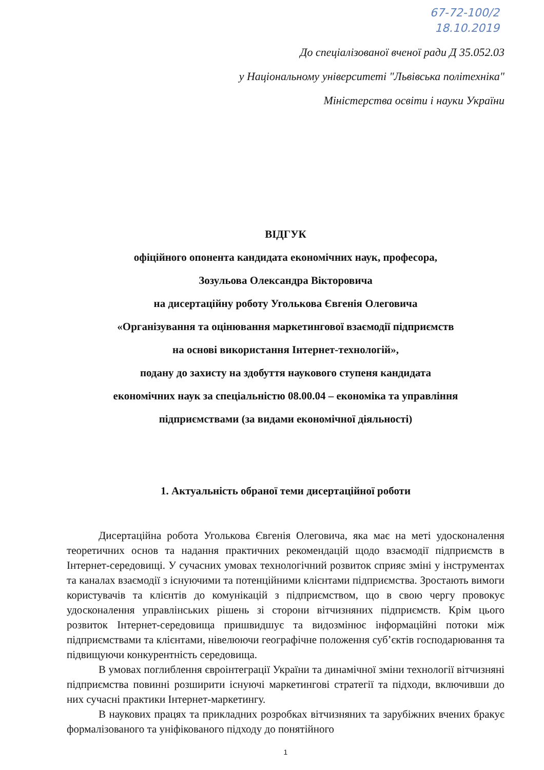67-72-100/2
18.10.2019
До спеціалізованої вченої ради Д 35.052.03
у Національному університеті "Львівська політехніка"
Міністерства освіти і науки України
ВІДГУК
офіційного опонента кандидата економічних наук, професора,
Зозульова Олександра Вікторовича
на дисертаційну роботу Уголькова Євгенія Олеговича
«Організування та оцінювання маркетингової взаємодії підприємств
на основі використання Інтернет-технологій»,
подану до захисту на здобуття наукового ступеня кандидата
економічних наук за спеціальністю 08.00.04 – економіка та управління
підприємствами (за видами економічної діяльності)
1. Актуальність обраної теми дисертаційної роботи
Дисертаційна робота Уголькова Євгенія Олеговича, яка має на меті удосконалення теоретичних основ та надання практичних рекомендацій щодо взаємодії підприємств в Інтернет-середовищі. У сучасних умовах технологічний розвиток сприяє зміні у інструментах та каналах взаємодії з існуючими та потенційними клієнтами підприємства. Зростають вимоги користувачів та клієнтів до комунікацій з підприємством, що в свою чергу провокує удосконалення управлінських рішень зі сторони вітчизняних підприємств. Крім цього розвиток Інтернет-середовища пришвидшує та видозмінює інформаційні потоки між підприємствами та клієнтами, нівелюючи географічне положення суб’єктів господарювання та підвищуючи конкурентність середовища.
В умовах поглиблення євроінтеграції України та динамічної зміни технології вітчизняні підприємства повинні розширити існуючі маркетингові стратегії та підходи, включивши до них сучасні практики Інтернет-маркетингу.
В наукових працях та прикладних розробках вітчизняних та зарубіжних вчених бракує формалізованого та уніфікованого підходу до понятійного
1